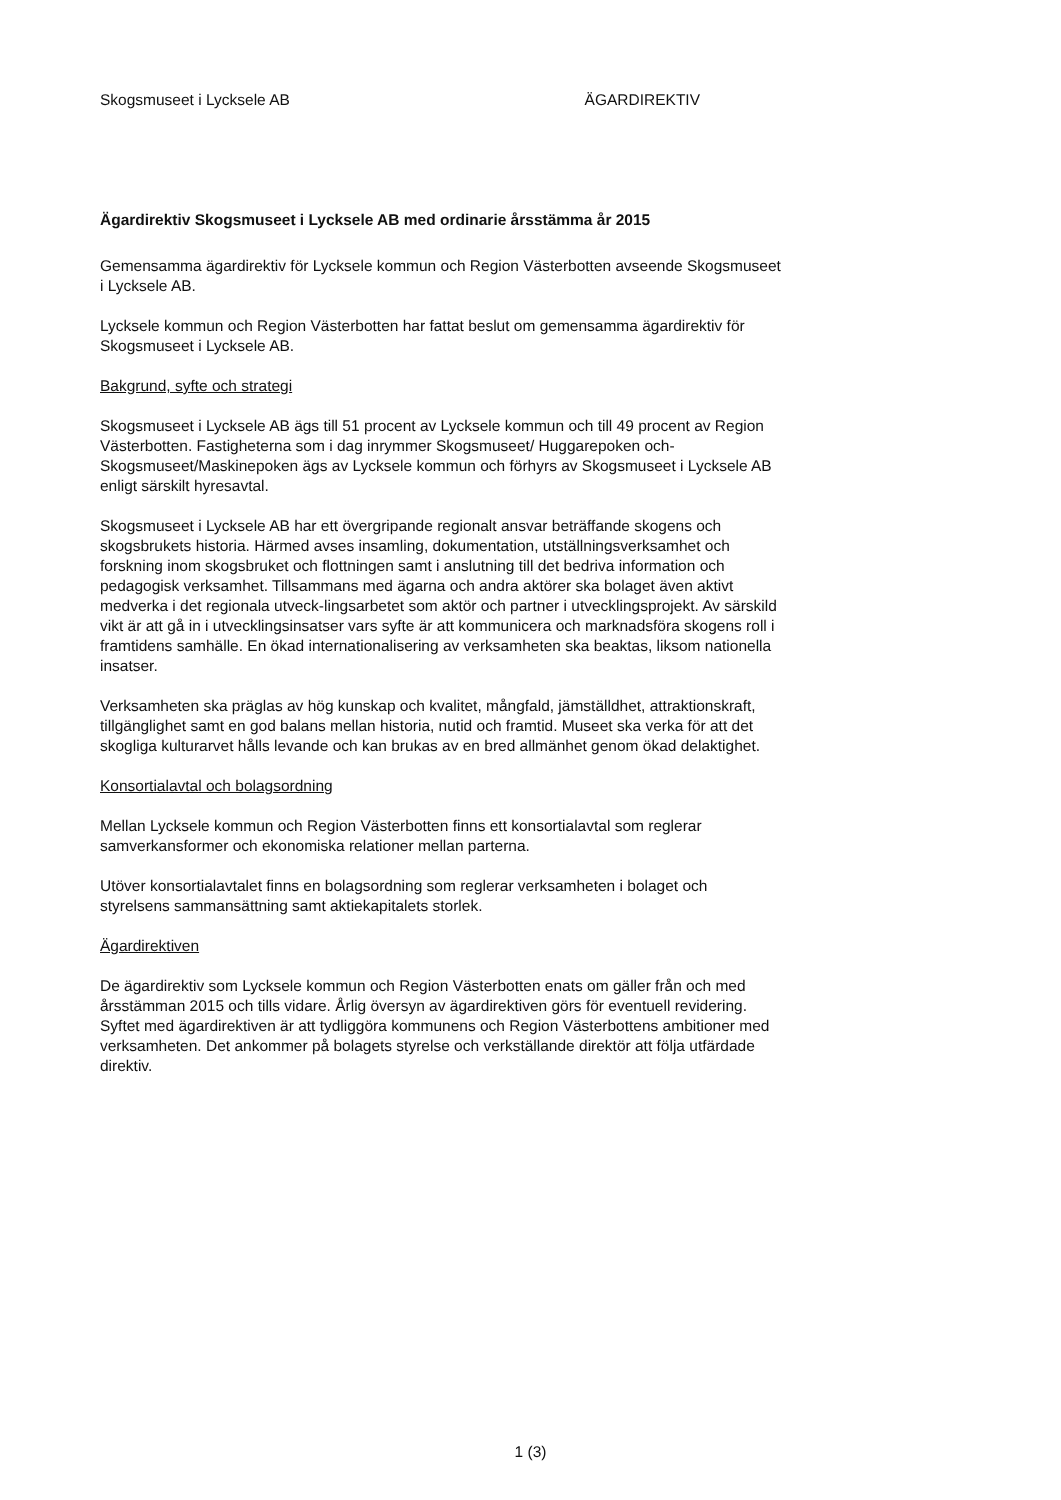Skogsmuseet i Lycksele AB ÄGARDIREKTIV
Ägardirektiv Skogsmuseet i Lycksele AB med ordinarie årsstämma år 2015
Gemensamma ägardirektiv för Lycksele kommun och Region Västerbotten avseende Skogsmuseet i Lycksele AB.
Lycksele kommun och Region Västerbotten har fattat beslut om gemensamma ägardirektiv för Skogsmuseet i Lycksele AB.
Bakgrund, syfte och strategi
Skogsmuseet i Lycksele AB ägs till 51 procent av Lycksele kommun och till 49 procent av Region Västerbotten. Fastigheterna som i dag inrymmer Skogsmuseet/ Huggarepoken och-Skogsmuseet/Maskinepoken ägs av Lycksele kommun och förhyrs av Skogsmuseet i Lycksele AB enligt särskilt hyresavtal.
Skogsmuseet i Lycksele AB har ett övergripande regionalt ansvar beträffande skogens och skogsbrukets historia. Härmed avses insamling, dokumentation, utställningsverksamhet och forskning inom skogsbruket och flottningen samt i anslutning till det bedriva information och pedagogisk verksamhet. Tillsammans med ägarna och andra aktörer ska bolaget även aktivt medverka i det regionala utveck-lingsarbetet som aktör och partner i utvecklingsprojekt. Av särskild vikt är att gå in i utvecklingsinsatser vars syfte är att kommunicera och marknadsföra skogens roll i framtidens samhälle. En ökad internationalisering av verksamheten ska beaktas, liksom nationella insatser.
Verksamheten ska präglas av hög kunskap och kvalitet, mångfald, jämställdhet, attraktionskraft, tillgänglighet samt en god balans mellan historia, nutid och framtid. Museet ska verka för att det skogliga kulturarvet hålls levande och kan brukas av en bred allmänhet genom ökad delaktighet.
Konsortialavtal och bolagsordning
Mellan Lycksele kommun och Region Västerbotten finns ett konsortialavtal som reglerar samverkansformer och ekonomiska relationer mellan parterna.
Utöver konsortialavtalet finns en bolagsordning som reglerar verksamheten i bolaget och styrelsens sammansättning samt aktiekapitalets storlek.
Ägardirektiven
De ägardirektiv som Lycksele kommun och Region Västerbotten enats om gäller från och med årsstämman 2015 och tills vidare. Årlig översyn av ägardirektiven görs för eventuell revidering. Syftet med ägardirektiven är att tydliggöra kommunens och Region Västerbottens ambitioner med verksamheten. Det ankommer på bolagets styrelse och verkställande direktör att följa utfärdade direktiv.
1 (3)